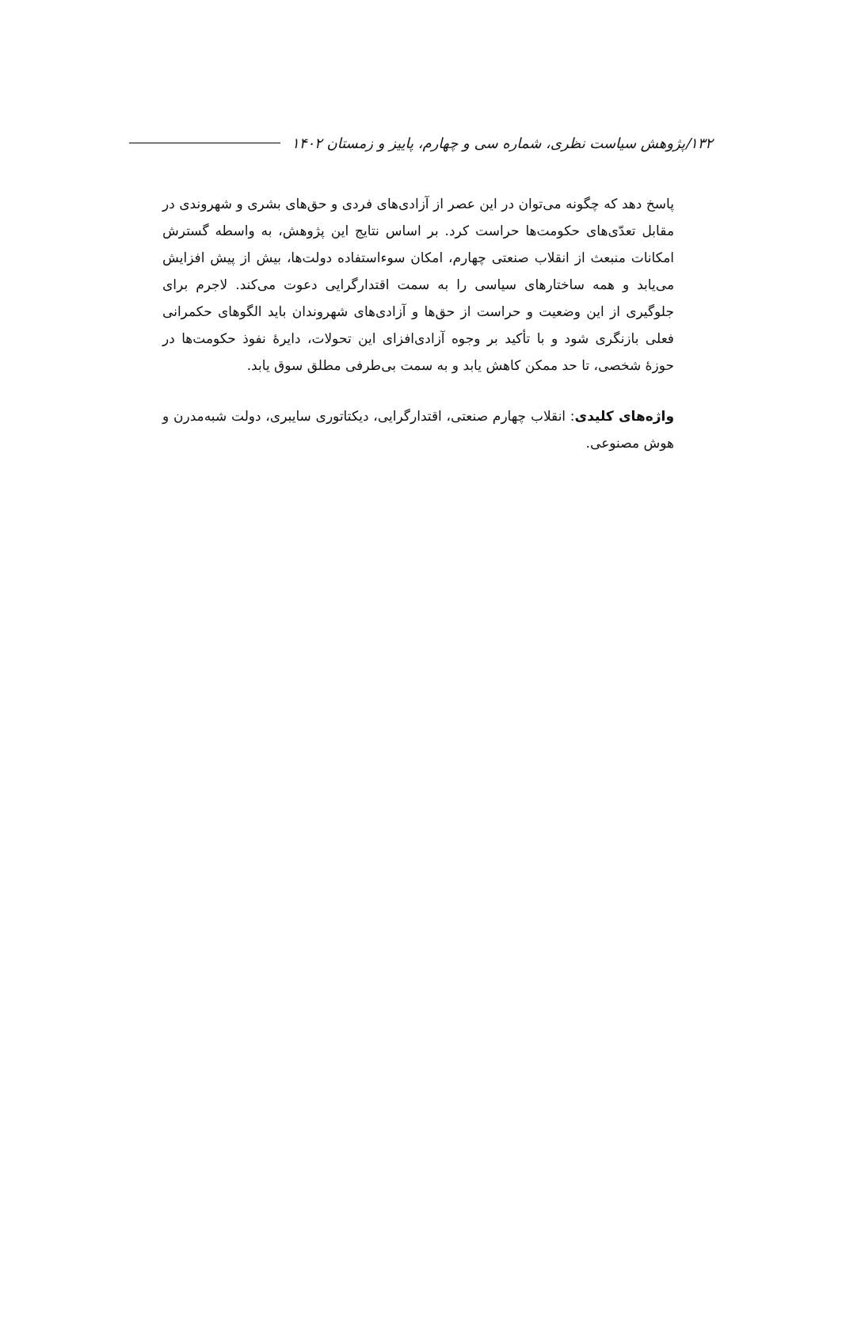۱۳۲/پژوهش سیاست نظری، شماره سی و چهارم، پاییز و زمستان ۱۴۰۲
پاسخ دهد که چگونه می‌توان در این عصر از آزادی‌های فردی و حق‌های بشری و شهروندی در مقابل تعدّی‌های حکومت‌ها حراست کرد. بر اساس نتایج این پژوهش، به واسطه گسترش امکانات منبعث از انقلاب صنعتی چهارم، امکان سوءاستفاده دولت‌ها، بیش از پیش افزایش می‌یابد و همه ساختارهای سیاسی را به سمت اقتدارگرایی دعوت می‌کند. لاجرم برای جلوگیری از این وضعیت و حراست از حق‌ها و آزادی‌های شهروندان باید الگوهای حکمرانی فعلی بازنگری شود و با تأکید بر وجوه آزادی‌افزای این تحولات، دایرهٔ نفوذ حکومت‌ها در حوزهٔ شخصی، تا حد ممکن کاهش یابد و به سمت بی‌طرفی مطلق سوق یابد.
واژه‌های کلیدی: انقلاب چهارم صنعتی، اقتدارگرایی، دیکتاتوری سایبری، دولت شبه‌مدرن و هوش مصنوعی.